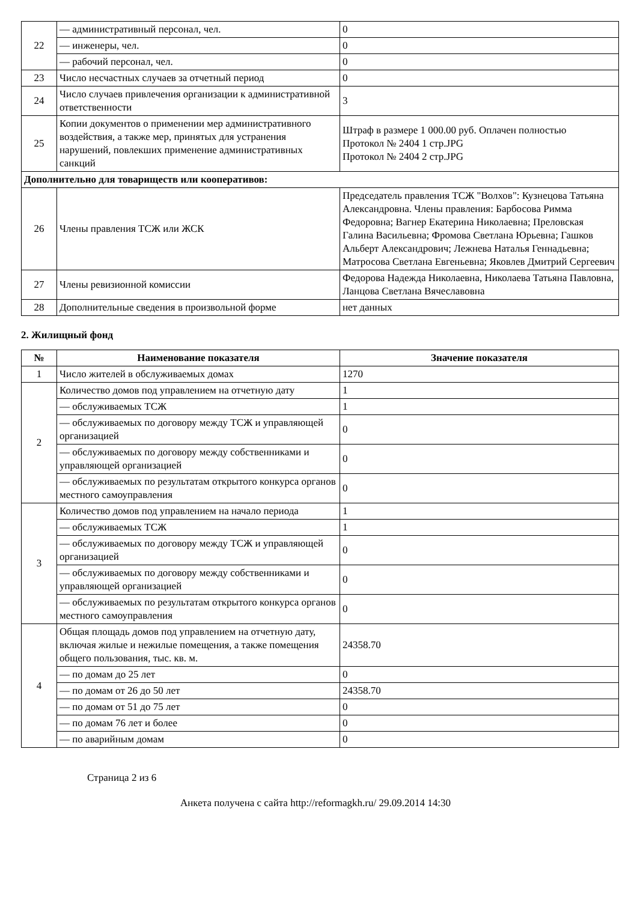| 22 | — административный персонал, чел. | 0 |
| | — инженеры, чел. | 0 |
| | — рабочий персонал, чел. | 0 |
| 23 | Число несчастных случаев за отчетный период | 0 |
| 24 | Число случаев привлечения организации к административной ответственности | 3 |
| 25 | Копии документов о применении мер административного воздействия, а также мер, принятых для устранения нарушений, повлекших применение административных санкций | Штраф в размере 1 000.00 руб. Оплачен полностью Протокол № 2404 1 стр.JPG Протокол № 2404 2 стр.JPG |
| Дополнительно для товариществ или кооперативов: | | |
| 26 | Члены правления ТСЖ или ЖСК | Председатель правления ТСЖ "Волхов": Кузнецова Татьяна Александровна. Члены правления: Барбосова Римма Федоровна; Вагнер Екатерина Николаевна; Преловская Галина Васильевна; Фромова Светлана Юрьевна; Гашков Альберт Александрович; Лежнева Наталья Геннадьевна; Матросова Светлана Евгеньевна; Яковлев Дмитрий Сергеевич |
| 27 | Члены ревизионной комиссии | Федорова Надежда Николаевна, Николаева Татьяна Павловна, Ланцова Светлана Вячеславовна |
| 28 | Дополнительные сведения в произвольной форме | нет данных |
2. Жилищный фонд
| № | Наименование показателя | Значение показателя |
| --- | --- | --- |
| 1 | Число жителей в обслуживаемых домах | 1270 |
| 2 | Количество домов под управлением на отчетную дату | 1 |
| | — обслуживаемых ТСЖ | 1 |
| | — обслуживаемых по договору между ТСЖ и управляющей организацией | 0 |
| | — обслуживаемых по договору между собственниками и управляющей организацией | 0 |
| | — обслуживаемых по результатам открытого конкурса органов местного самоуправления | 0 |
| 3 | Количество домов под управлением на начало периода | 1 |
| | — обслуживаемых ТСЖ | 1 |
| | — обслуживаемых по договору между ТСЖ и управляющей организацией | 0 |
| | — обслуживаемых по договору между собственниками и управляющей организацией | 0 |
| | — обслуживаемых по результатам открытого конкурса органов местного самоуправления | 0 |
| 4 | Общая площадь домов под управлением на отчетную дату, включая жилые и нежилые помещения, а также помещения общего пользования, тыс. кв. м. | 24358.70 |
| | — по домам до 25 лет | 0 |
| | — по домам от 26 до 50 лет | 24358.70 |
| | — по домам от 51 до 75 лет | 0 |
| | — по домам 76 лет и более | 0 |
| | — по аварийным домам | 0 |
Страница 2 из 6
Анкета получена с сайта http://reformagkh.ru/ 29.09.2014 14:30